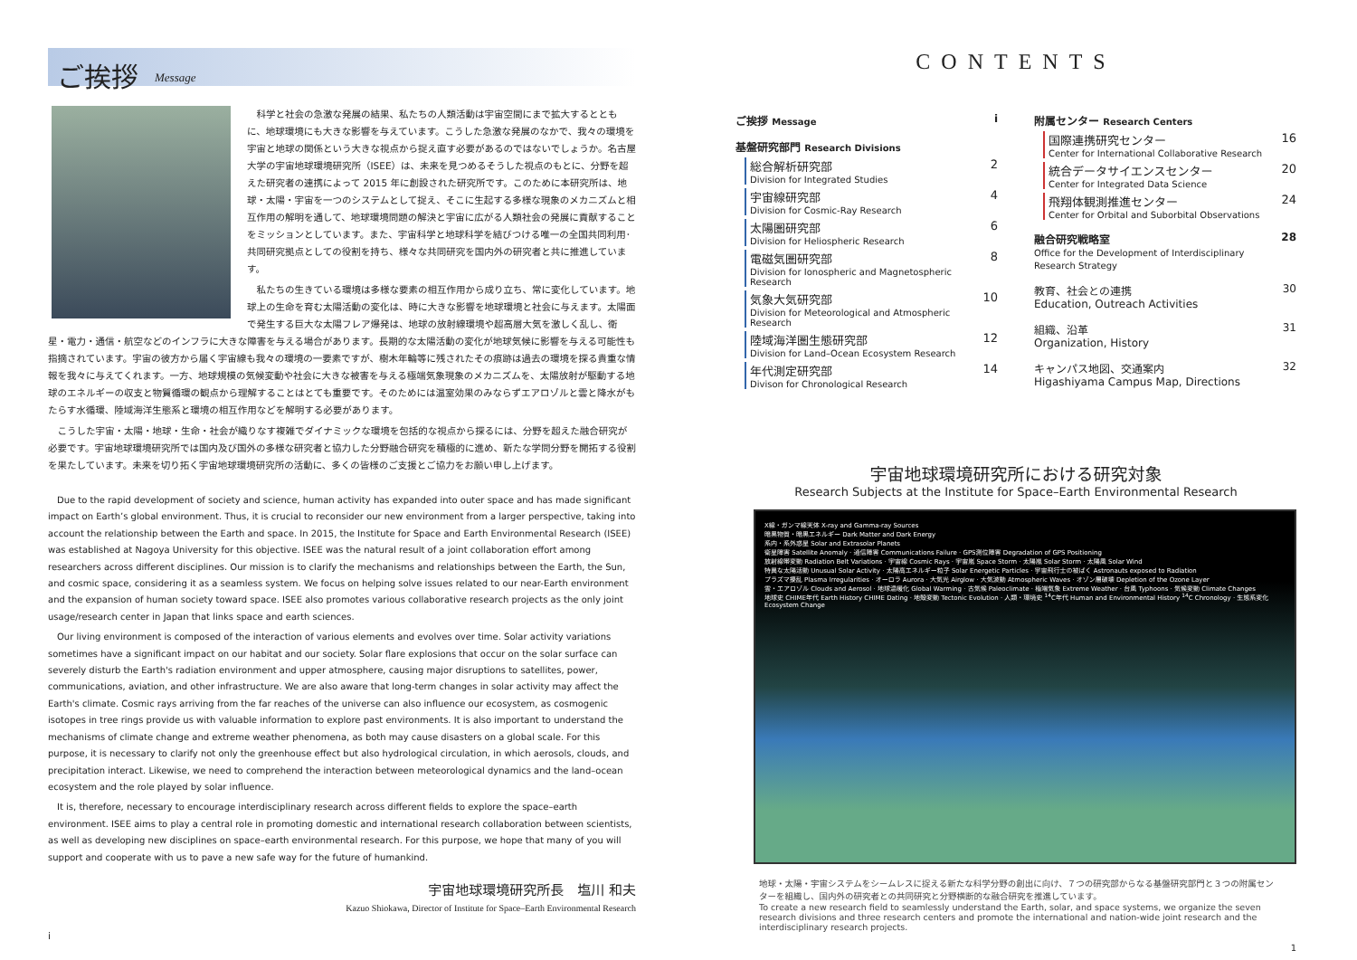ご挨拶 Message
科学と社会の急激な発展の結果、私たちの人類活動は宇宙空間にまで拡大するとともに、地球環境にも大きな影響を与えています。こうした急激な発展のなかで、我々の環境を宇宙と地球の関係という大きな視点から捉え直す必要があるのではないでしょうか。名古屋大学の宇宙地球環境研究所（ISEE）は、未来を見つめるそうした視点のもとに、分野を超えた研究者の連携によって 2015 年に創設された研究所です。このために本研究所は、地球・太陽・宇宙を一つのシステムとして捉え、そこに生起する多様な現象のメカニズムと相互作用の解明を通して、地球環境問題の解決と宇宙に広がる人類社会の発展に貢献することをミッションとしています。また、宇宙科学と地球科学を結びつける唯一の全国共同利用･共同研究拠点としての役割を持ち、様々な共同研究を国内外の研究者と共に推進しています。
私たちの生きている環境は多様な要素の相互作用から成り立ち、常に変化しています。地球上の生命を育む太陽活動の変化は、時に大きな影響を地球環境と社会に与えます。太陽面で発生する巨大な太陽フレア爆発は、地球の放射線環境や超高層大気を激しく乱し、衛星・電力・通信・航空などのインフラに大きな障害を与える場合があります。長期的な太陽活動の変化が地球気候に影響を与える可能性も指摘されています。宇宙の彼方から届く宇宙線も我々の環境の一要素ですが、樹木年輪等に残されたその痕跡は過去の環境を探る貴重な情報を我々に与えてくれます。一方、地球規模の気候変動や社会に大きな被害を与える極端気象現象のメカニズムを、太陽放射が駆動する地球のエネルギーの収支と物質循環の観点から理解することはとても重要です。そのためには温室効果のみならずエアロゾルと雲と降水がもたらす水循環、陸域海洋生態系と環境の相互作用などを解明する必要があります。
こうした宇宙・太陽・地球・生命・社会が織りなす複雑でダイナミックな環境を包括的な視点から探るには、分野を超えた融合研究が必要です。宇宙地球環境研究所では国内及び国外の多様な研究者と協力した分野融合研究を積極的に進め、新たな学問分野を開拓する役割を果たしています。未来を切り拓く宇宙地球環境研究所の活動に、多くの皆様のご支援とご協力をお願い申し上げます。
Due to the rapid development of society and science, human activity has expanded into outer space and has made significant impact on Earth’s global environment. Thus, it is crucial to reconsider our new environment from a larger perspective, taking into account the relationship between the Earth and space. In 2015, the Institute for Space and Earth Environmental Research (ISEE) was established at Nagoya University for this objective. ISEE was the natural result of a joint collaboration effort among researchers across different disciplines. Our mission is to clarify the mechanisms and relationships between the Earth, the Sun, and cosmic space, considering it as a seamless system. We focus on helping solve issues related to our near-Earth environment and the expansion of human society toward space. ISEE also promotes various collaborative research projects as the only joint usage/research center in Japan that links space and earth sciences.
Our living environment is composed of the interaction of various elements and evolves over time. Solar activity variations sometimes have a significant impact on our habitat and our society. Solar flare explosions that occur on the solar surface can severely disturb the Earth's radiation environment and upper atmosphere, causing major disruptions to satellites, power, communications, aviation, and other infrastructure. We are also aware that long-term changes in solar activity may affect the Earth's climate. Cosmic rays arriving from the far reaches of the universe can also influence our ecosystem, as cosmogenic isotopes in tree rings provide us with valuable information to explore past environments. It is also important to understand the mechanisms of climate change and extreme weather phenomena, as both may cause disasters on a global scale. For this purpose, it is necessary to clarify not only the greenhouse effect but also hydrological circulation, in which aerosols, clouds, and precipitation interact. Likewise, we need to comprehend the interaction between meteorological dynamics and the land–ocean ecosystem and the role played by solar influence.
It is, therefore, necessary to encourage interdisciplinary research across different fields to explore the space–earth environment. ISEE aims to play a central role in promoting domestic and international research collaboration between scientists, as well as developing new disciplines on space–earth environmental research. For this purpose, we hope that many of you will support and cooperate with us to pave a new safe way for the future of humankind.
宇宙地球環境研究所長　塩川 和夫
Kazuo Shiokawa, Director of Institute for Space–Earth Environmental Research
i
CONTENTS
ご挨拶 Message i
基盤研究部門 Research Divisions
総合解析研究部
Division for Integrated Studies
2
宇宙線研究部
Division for Cosmic-Ray Research
4
太陽圏研究部
Division for Heliospheric Research
6
電磁気圏研究部
Division for Ionospheric and Magnetospheric Research
8
気象大気研究部
Division for Meteorological and Atmospheric Research
10
陸域海洋圏生態研究部
Division for Land–Ocean Ecosystem Research
12
年代測定研究部
Divison for Chronological Research
14
附属センター Research Centers
国際連携研究センター
Center for International Collaborative Research
16
統合データサイエンスセンター
Center for Integrated Data Science
20
飛翔体観測推進センター
Center for Orbital and Suborbital Observations
24
融合研究戦略室
Office for the Development of Interdisciplinary Research Strategy 28
教育、社会との連携
Education, Outreach Activities 30
組織、沿革
Organization, History 31
キャンパス地図、交通案内
Higashiyama Campus Map, Directions 32
宇宙地球環境研究所における研究対象
Research Subjects at the Institute for Space–Earth Environmental Research
X線・ガンマ線天体 X-ray and Gamma-ray Sources
暗黒物質・暗黒エネルギー Dark Matter and Dark Energy
系内・系外惑星 Solar and Extrasolar Planets
衛星障害 Satellite Anomaly · 通信障害 Communications Failure · GPS測位障害 Degradation of GPS Positioning
放射線帯変動 Radiation Belt Variations · 宇宙線 Cosmic Rays · 宇宙嵐 Space Storm · 太陽嵐 Solar Storm · 太陽風 Solar Wind
特異な太陽活動 Unusual Solar Activity · 太陽高エネルギー粒子 Solar Energetic Particles · 宇宙飛行士の被ばく Astronauts exposed to Radiation
プラズマ擾乱 Plasma Irregularities · オーロラ Aurora · 大気光 Airglow · 大気波動 Atmospheric Waves · オゾン層破壊 Depletion of the Ozone Layer
雲・エアロゾル Clouds and Aerosol · 地球温暖化 Global Warming · 古気候 Paleoclimate · 極端気象 Extreme Weather · 台風 Typhoons · 気候変動 Climate Changes
地球史 CHIME年代 Earth History CHIME Dating · 地殻変動 Tectonic Evolution · 人類・環境史 <sup>14</sup>C年代 Human and Environmental History <sup>14</sup>C Chronology · 生態系変化 Ecosystem Change
地球・太陽・宇宙システムをシームレスに捉える新たな科学分野の創出に向け、７つの研究部からなる基盤研究部門と３つの附属センターを組織し、国内外の研究者との共同研究と分野横断的な融合研究を推進しています。
To create a new research field to seamlessly understand the Earth, solar, and space systems, we organize the seven research divisions and three research centers and promote the international and nation-wide joint research and the interdisciplinary research projects.
1